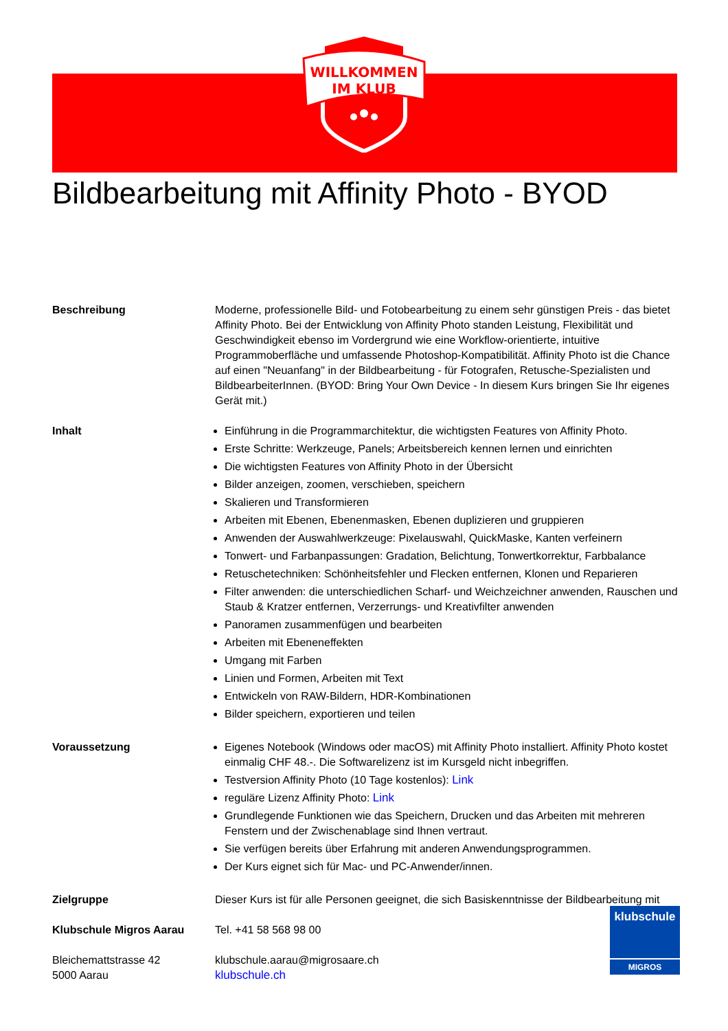WILLKOMMEN
IM KLUB
Bildbearbeitung mit Affinity Photo - BYOD
Beschreibung Moderne, professionelle Bild- und Fotobearbeitung zu einem sehr günstigen Preis - das bietet Affinity Photo. Bei der Entwicklung von Affinity Photo standen Leistung, Flexibilität und Geschwindigkeit ebenso im Vordergrund wie eine Workflow-orientierte, intuitive Programmoberfläche und umfassende Photoshop-Kompatibilität. Affinity Photo ist die Chance auf einen "Neuanfang" in der Bildbearbeitung - für Fotografen, Retusche-Spezialisten und BildbearbeiterInnen. (BYOD: Bring Your Own Device - In diesem Kurs bringen Sie Ihr eigenes Gerät mit.)
Inhalt Einführung in die Programmarchitektur, die wichtigsten Features von Affinity Photo.
Erste Schritte: Werkzeuge, Panels; Arbeitsbereich kennen lernen und einrichten
Die wichtigsten Features von Affinity Photo in der Übersicht
Bilder anzeigen, zoomen, verschieben, speichern
Skalieren und Transformieren
Arbeiten mit Ebenen, Ebenenmasken, Ebenen duplizieren und gruppieren
Anwenden der Auswahlwerkzeuge: Pixelauswahl, QuickMaske, Kanten verfeinern
Tonwert- und Farbanpassungen: Gradation, Belichtung, Tonwertkorrektur, Farbbalance
Retuschetechniken: Schönheitsfehler und Flecken entfernen, Klonen und Reparieren
Filter anwenden: die unterschiedlichen Scharf- und Weichzeichner anwenden, Rauschen und Staub & Kratzer entfernen, Verzerrungs- und Kreativfilter anwenden
Panoramen zusammenfügen und bearbeiten
Arbeiten mit Ebeneneffekten
Umgang mit Farben
Linien und Formen, Arbeiten mit Text
Entwickeln von RAW-Bildern, HDR-Kombinationen
Bilder speichern, exportieren und teilen
Voraussetzung Eigenes Notebook (Windows oder macOS) mit Affinity Photo installiert. Affinity Photo kostet einmalig CHF 48.-. Die Softwarelizenz ist im Kursgeld nicht inbegriffen.
Testversion Affinity Photo (10 Tage kostenlos): Link
reguläre Lizenz Affinity Photo: Link
Grundlegende Funktionen wie das Speichern, Drucken und das Arbeiten mit mehreren Fenstern und der Zwischenablage sind Ihnen vertraut.
Sie verfügen bereits über Erfahrung mit anderen Anwendungsprogrammen.
Der Kurs eignet sich für Mac- und PC-Anwender/innen.
Zielgruppe Dieser Kurs ist für alle Personen geeignet, die sich Basiskenntnisse der Bildbearbeitung mit
Klubschule Migros Aarau Tel. +41 58 568 98 00
Bleichemattstrasse 42
5000 Aarau
klubschule.aarau@migrosaare.ch
klubschule.ch
klubschule
MIGROS